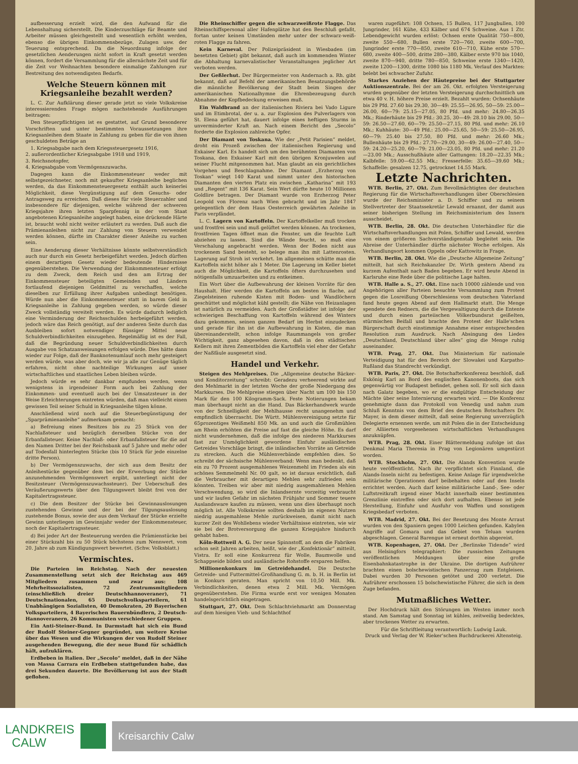aufbesserung erzielt wird, die den Aufwand für die Lebenshaltung sicherstellt. Die Kinderzuschläge für Beamte und Arbeiter müssen gleichgestellt und wesentlich erhöht werden, ebenso die übrigen Einkommensbezüge, Zulagen usw. der Teuerung entsprechend. Da die Neuordnung infolge der gesetzlichen Aenderungen nicht sofort in Kraft gesetzt werden können, fordert die Versammlung für die allernächste Zeit und für die Zeit vor Weihnachten besondere einmalige Zahlungen zur Bestreitung des notwendigsten Bedarfs.
Welche Steuern können mit Kriegsanleihe bezahlt werden?
L. C. Zur Aufklärung dieser gerade jetzt so viele Volkskreise interessierenden Frage mögen nachstehende Ausführungen beitragen:
Den Steuerpflichtigen ist es gestattet, auf Grund besonderer Vorschriften und unter bestimmten Voraussetzungen ihre Kriegsanleihen dem Staate in Zahlung zu geben für die von ihnen geschuldeten Beträge an
1. Kriegsabgabe nach dem Kriegssteuergesetz 1916,
2. außerordentlicher Kriegsabgabe 1918 und 1919,
3. Reichsnotopfer,
4. Kriegsabgabe vom Vermögenszuwachs.
Dagegen kann die Einkommensteuer weder mit selbstgezeichneter, noch mit gekaufter Kriegsanleihe beglichen werden, da das Einkommensteuergesetz enthält auch keinerlei Möglichkeit, diese Vergünstigung auf dem Gesuchs- oder Antragsweg zu erreichen. Daß dieses für viele Steuerzahler und insbesondere für diejenigen, welche während der schweren Kriegsjahre ihren letzten Sparpfennig in der vom Staat angebotenen Kriegsanleihe angelegt haben, eine drückende Härte ist, braucht wohl nicht weiter erläutert zu werden. Daß auch die Prämienanleihen nicht zur Zahlung von Steuern verwendet werden können, dürfte im Charakter dieser Anleihe zu suchen sein.
Eine Aenderung dieser Verhältnisse könnte selbstverständlich auch nur durch ein Gesetz herbeigeführt werden. Jedoch dürften einem derartigen Gesetz wieder bedeutende Hindernisse gegenüberstehen. Die Verwendung der Einkommensteuer erfolgt zu dem Zweck, dem Reich und den am Ertrag der Einkommensteuer beteiligten Gemeinden und Ländern fortlaufend diejenigen Geldmittel zu verschaffen, welche dieselben zur Erfüllung ihrer Aufgaben unbedingt benötigen. Würde nun aber die Einkommensteuer statt in barem Geld in Kriegsanleihe in Zahlung gegeben werden, so würde dieser Zweck vollständig vereitelt werden. Es würde dadurch lediglich eine Verminderung der Reichsschulden herbeigeführt werden, jedoch wäre das Reich genötigt, auf der anderen Seite durch das Ausbleiben sofort notwendiger flüssiger Mittel neue Schuldverbindlichkeiten einzugehen. Regelmäßig ist es der Fall, daß die Begründung neuer Schuldverbindlichkeiten durch Ausgabe von Schatzanweisungen erfolgen würde. Dies hätte dann wieder zur Folge, daß der Banknotenumlauf noch mehr gesteigert werden würde, was aber doch, wie wir ja alle zur Genüge täglich erfahren, nicht ohne nachteilige Wirkungen auf unser wirtschaftliches und staatliches Leben bleiben würde.
Jedoch würde es sehr dankbar empfunden werden, wenn wenigstens in irgendeiner Form auch bei Zahlung der Einkommen- und eventuell auch bei der Umsatzsteuer in der Weise Erleichterungen eintreten würden, daß man vielleicht einen gewissen Teil seiner Schuld in Kriegsanleihe tilgen könne.
Anschließend wird noch auf die Steuerbegünstigung der „Sparprämienanleihe“ aufmerksam gemacht:
a) Befreiung eines Besitzes bis zu 25 Stück von der Nachlaßsteuer und bezüglich derselben Stücke von der Erbanfallsteuer. Keine Nachlaß- oder Erbanfallsteuer für die auf den Namen Dritter bei der Reichsbank auf 5 Jahre und mehr oder auf Todesfall hinterlegten Stücke (bis 10 Stück für jede einzelne dritte Person).
b) Der Vermögenszuwachs, der sich aus dem Besitz der Anleihestücke gegenüber dem bei der Erwerbung der Stücke anzunehmenden Vermögenswert ergibt, unterliegt nicht der Besitzsteuer (Vermögenszuwachssteuer). Der Ueberschuß des Veräußerungswerts über den Tilgungswert bleibt frei von der Kapitalertragssteuer.
c) Die dem Besitzer der Stücke bei Gewinnauslosungen zustehenden Gewinne und der bei der Tilgungsauslosung zustehende Bonus, sowie der aus dem Verkauf der Stücke erzielte Gewinn unterliegen im Gewinnjahr weder der Einkommensteuer, noch der Kapitalertragssteuer.
d) Bei jeder Art der Besteuerung werden die Prämienstücke bei einer Stückzahl bis zu 50 Stück höchstens zum Nennwert, vom 20. Jahre ab zum Kündigungswert bewertet. (Schw. Volksblatt.)
Vermischtes.
Die Parteien im Reichstag. Nach der neuesten Zusammenstellung setzt sich der Reichstag aus 469 Mitgliedern zusammen und zwar aus: 108 Mehrheitssozialisten, 72 Zentrumsmitgliedern (einschließlich dreier Deutschhannoveraner), 71 Deutschnationalen, 65 Deutschvolksparteilern, 61 Unabhängigen Sozialisten, 40 Demokraten, 20 Bayerischen Volksparteilern, 4 Bayerischen Bauernbündlern, 2 Deutsch-Hannoveranern, 26 Kommunisten verschiedener Gruppen.
Ein Anti-Steiner-Bund. In Darmstadt hat sich ein Bund der Rudolf Steiner-Gegner gegründet, um weitere Kreise über das Wesen und die Wirkungen der von Rudolf Steiner ausgehenden Bewegung, die der neue Bund für schädlich hält, aufzuklären.
Erdbeben in Italien. Der „Secolo“ meldet, daß in der Nähe von Massa Carrara ein Erdbeben stattgefunden habe, das drei Sekunden dauerte. Die Bevölkerung ist aus der Stadt geflohen.
Die Rheinschiffer gegen die schwarzweißrote Flagge. Das Rheinschiffspersonal aller Hafenplätze hat den Beschluß gefaßt, fortan unter keinen Umständen mehr unter der schwarz-weiß-roten Flagge zu fahren.
Kein Karneval. Der Polizeipräsident in Wiesbaden (im besetzten Gebiet) gibt bekannt, daß auch im kommenden Winter die Abhaltung karnevalistischer Veranstaltungen jeglicher Art verboten werden.
Der Geßlerhut. Der Bürgermeister von Andernach a. Rh. gibt bekannt, daß auf Befehl der amerikanischen Besatzungsbehörde die männliche Bevölkerung der Stadt beim Singen der amerikanischen Nationalhymne die Ehrenbezeugung durch Abnahme der Kopfbedeckung erweisen muß.
Ein Waldbrand an der italienischen Riviera bei Vado Ligure und im Etimbrotal, der u. a. zur Explosion des Pulverlagers von St. Elena geführt hat, dauert infolge eines heftigen Sturms in unverminderter Kraft an. Nach einem Bericht des „Secolo“ forderte die Explosion zahlreiche Opfer.
Der Diamant von Toskana. Wie der „Petit Parisien“ meldet, droht ein Prozeß zwischen der italienischen Regierung und Exkaiser Karl. Es handelt sich um den berühmten Diamanten von Toskana, den Exkaiser Karl mit den übrigen Kronjuwelen auf seiner Flucht mitgenommen hat. Man glaubt an ein gerichtliches Vorgehen und Beschlagnahme. Der Diamant „Erzherzog von Toskan“ wiegt 140 Karat und nimmt unter den historischen Diamanten den vierten Platz ein zwischen „Katharina“ mit 193 und „Regent“ mit 136 Karat. Sein Wert dürfte heute 10 Millionen Goldlire betragen. Der Diamant wurde von Erzherzog Peter Leopold von Florenz nach Wien gebracht und im Jahr 1847 gelegentlich der dem Haus Oesterreich gewährten Anleihe in Paris verpfändet.
L. C. Lagern von Kartoffeln. Der Kartoffelkeller muß trocken und frostfrei sein und muß gelüftet werden können. An trockenen, frostfreien Tagen öffnet man die Fenster, um die feuchte Luft abziehen zu lassen. Sind die Wände feucht, so muß eine Verschalung angebracht werden. Wenn der Boden nicht aus trockenem Sand besteht, so belege man ihn mit Lattenrosten. Lagerung auf Stroh ist verkehrt. Im allgemeinen schütte man die Kartoffeln nicht höher als 1 Meter. Die Lagerung im Keller bietet auch die Möglichkeit, die Kartoffeln öfters durchzusehen und nötigenfalls umzuarbeiten und zu entkeimen.
Ein Wort über die Aufbewahrung der kleinen Vorräte für den Haushalt. Hier werden die Kartoffeln am besten in flache, auf Ziegelsteinen ruhende Kisten mit Boden- und Wandlöchern geschüttet und möglichst kühl gestellt; die Nähe von Heizanlagen ist natürlich zu vermeiden. Auch der Großstädter ist infolge der schwierigen Beschaffung von Kartoffeln während des Winters dazu gekommen, seinen ganzen Bedarf im Herbst einzudecken und gerade für ihn ist die Aufbewahrung in Kisten, die man übereinanderstellt, schon infolge Raummangels von großer Wichtigkeit, ganz abgesehen davon, daß in den städtischen Kellern mit ihren Zementböden die Kartoffeln viel eher der Gefahr der Naßfäule ausgesetzt sind.
Handel und Verkehr.
Steigen des Mehlpreises. Die „Allgemeine deutsche Bäcker- und Konditorzeitung“ schreibt: Geradezu verheerend wirkte auf den Mehlmarkt in der letzten Woche der große Niedergang des Markkurses. Die Mehlpreise stiegen über Nacht um 100 bis 150 Mark für den 100 Kilogramm-Sack. Feste Notierungen bekam man überhaupt nicht an die Hand. Das Bäckerhandwerk wurde von der Schnelligkeit der Mehlhausse recht unangenehm und empfindlich überrascht. Die Württ. Mühlenvereinigung setzte für 65prozentiges Weißmehl 850 Mk. an und auch die Großmühlen am Rhein erhöhten die Preise auf fast die gleiche Höhe. Es darf nicht wundernehmen, daß die infolge des niederen Markkurses fast zur Unmöglichkeit gewordene Einfuhr ausländischen Getreides Vorschläge bringt, die inländischen Vorräte an Getreide zu strecken. Auch die Mühlenverbände empfehlen dies. So schreibt der sächsische Mühlenverband: Wenn man bedenkt, daß ein zu 70 Prozent ausgemahlenes Weizenmehl im Frieden als ein schönes Semmelmehl Nr. 00 galt, so ist daraus ersichtlich, daß die Verbraucher mit derartigen Mehlen sehr zufrieden sein könnten. Treiben wir aber mit niedrig ausgemahlenen Mehlen Verschwendung, so wird die Inlandsernte vorzeitig verbraucht und wir laufen Gefahr im nächsten Frühjahr und Sommer teuere Auslandsware kaufen zu müssen, wenn uns dies überhaupt noch möglich ist. Alle Volkskreise sollten deshalb im eigenen Nutzen niedrig ausgemahlene Mehle zurückweisen, damit nicht nach kurzer Zeit des Wohllebens wieder Verhältnisse eintreten, wie wir sie bei der Brotversorgung die ganzen Kriegsjahre hindurch gehabt haben.
Köln-Rottweil A. G. Der neue Spinnstoff, an dem die Fabriken schon seit Jahren arbeiten, heißt, wie der „Konfektionär“ mitteilt, Vistra. Er soll eine Konkurrenz für Wolle, Baumwolle und Schappseide bilden und ausländische Rohstoffe ersparen helfen.
Millionenkonkurs im Getreidehandel. Die Deutsche Getreide- und Futtermittel-Großhandlung G. m. b. H. in Berlin ist in Konkurs geraten. Man spricht von 10,50 Mill. Mk. Verbindlichkeiten, denen etwa 2 Mill. Mk. Vermögen gegenüberstehen. Die Firma wurde erst vor wenigen Monaten handelsgerichtlich eingetragen.
Stuttgart, 27. Okt. Dem Schlachtviehmarkt am Donnerstag auf dem hiesigen Vieh- und Schlachthof
waren zugeführt: 108 Ochsen, 15 Bullen, 117 Jungbullen, 100 Jungrinder, 161 Kühe, 433 Kälber und 674 Schweine. Aus 1 Ztr. Lebendgewicht wurden erlöst: Ochsen erste Qualität 750—800, zweite 550—680, Bullen erste 720—760, zweite 600—700, Jungrinder erste 770—850, zweite 610—710, Kühe erste 570—680, zweite 400—500, dritte 280—380, Kälber erste 970 bis 1040, zweite 870—940, dritte 780—850, Schweine erste 1340—1420, zweite 1200—1300, dritte 1080 bis 1180 Mk. Verlauf des Marktes: belebt bei schwacher Zufuhr.
Starkes Anziehen der Häutepreise bei der Stuttgarter Auktionszentrale. Bei der am 26. Okt. erfolgten Versteigerung wurden gegenüber der letzten Versteigerung durchschnittlich um etwa 40 v. H. höhere Preise erzielt. Bezahlt wurden: Ochsenhäute bis 29 Pfd. 27.60 bis 29.30, 30—49: 25.55—26.95, 50—59: 25.00—26.00, 60—79: 25.15—27.05, 80 Pfd. und mehr: 24.80—26.35 Mk.; Rinderhäute bis 29 Pfd.: 30.25, 30—49: 28.10 bis 29.00, 50—59: 26.50—27.60, 60—79: 25.50—27.15, 80 Pfd. und mehr: 26.10 Mk.; Kuhhäute: 30—49 Pfd.: 25.00—25.65, 50—59: 25.50—26.95, 60—79: 25.40 bis 27.50, 80 Pfd. und mehr: 26.60 Mk.; Bullenhäute bis 29 Pfd.: 27.70—29.00, 30—49: 26.00—27.40, 50—59: 24.20—25.20, 60—79: 21.00—23.05, 80 Pfd. und mehr: 21.20—23.00 Mk.; Ausschußhäute aller Gattungen: 18.20—22.35 Mk.; Kalbfelle: 59.00—62.55 Mk.; Fresserfelle: 35.65—39.60 Mk.; Schaffelle: gesalzen 12.75, getrocknet 14.55 Mark.
Letzte Nachrichten.
WTB. Berlin, 27. Okt. Zum Bevollmächtigten der deutschen Regierung für die Wirtschaftsverhandlungen über Oberschlesien wurde der Reichsminister a. D. Schiffer und zu seinem Stellvertreter der Staatssekretär Lewald ernannt, der damit aus seiner bisherigen Stellung im Reichsministerium des Innern ausscheidet.
WTB. Berlin, 28. Okt. Die deutschen Unterhändler für die Wirtschaftsverhandlungen mit Polen, Schiffer und Lewald, werden von einem größeren Sachverständigenstab begleitet sein. Die Abreise der Unterhändler dürfte nächster Woche erfolgen. Als Verhandlungsort kommen Oppeln oder Kattowitz in Frage.
WTB. Berlin, 28. Okt. Wie die „Deutsche Allgemeine Zeitung“ mitteilt, hat sich Reichskanzler Dr. Wirth gestern Abend zu kurzem Aufenthalt nach Baden begeben. Er wird heute Abend in Karlsruhe eine Rede über die politische Lage halten.
WTB. Halle a. S., 27. Okt. Eine nach 10000 zählende und von Angehörigen aller Parteien besuchte Versammlung zum Protest gegen die Losreißung Oberschlesiens vom deutschen Vaterland fand heute gegen Abend auf dem Hallmarkt statt. Die Menge spendete den Rednern, die die Vergewaltigung durch die Entente und durch einen parteiischen Völkerbundsrat geißelten, stürmischen Beifall und brachte den Protest der Halle'schen Bürgerschaft durch einstimmige Annahme einer entsprechenden Resolution zum Ausdruck. Nach Absingung des Liedes „Deutschland, Deutschland über alles“ ging die Menge ruhig auseinander.
WTB. Prag, 27. Okt. Das Ministerium für nationale Verteidigung hat für den Bereich der Slowakei und Karpatho-Rußland das Standrecht verkündigt.
WTB. Paris, 27. Okt. Die Botschafterkonferenz beschloß, daß Exkönig Karl an Bord des englischen Kanonenboots, das sich gegenwärtig vor Budapest befindet, gehen soll. Er soll sich dann nach Galatz begeben, wo er die endgültige Entscheidung der Mächte über seine Internierung erwarten wird. — Die Konferenz genehmigte dann das Protokoll von Venedig und nahm zum Schluß Kenntnis von dem Brief des deutschen Botschafters Dr. Mayer, in dem dieser mitteilt, daß seine Regierung unverzüglich Delegierte ernennen werde, um mit Polen die in der Entscheidung der Alliierten vorgesehenen wirtschaftlichen Verhandlungen anzuknüpfen.
WTB. Prag, 28. Okt. Einer Blättermeldung zufolge ist das Denkmal Maria Theresia in Prag von Legionären umgestürzt worden.
WTB. Stockholm, 27. Okt. Die Alands Konvention wurde heute veröffentlicht. Nach ihr verpflichtet sich Finnland, die Alands-Inseln nicht zu befestigen. Keine Anlage für irgendwelche militärische Operationen darf beibehalten oder auf den Inseln errichtet werden. Auch darf keine militärische Land-, See- oder Luftstreitkraft irgend einer Macht innerhalb einer bestimmten Grenzlinie eintreffen oder sich dort aufhalten. Ebenso ist jede Herstellung, Einfuhr und Ausfuhr von Waffen und sonstigem Kriegsbedarf verboten.
WTB. Madrid, 27. Okt. Bei der Besetzung des Monte Arraut wurden von den Spaniern gegen 1000 Leichen gefunden. Kabylen Angriffe auf Gomara und das Gebiet von Teluan wurden abgeschlagen. General Barengue ist erneut dorthin abgereist.
WTB. Kopenhagen, 27. Okt. Der „Berlinske Tidende“ wird aus Helsingfors telegraphiert: Die russischen Zeitungen veröffentlichen Meldungen über eine große Eisenbahnkatastrophe in der Ukraine. Die dortigen Aufrührer brachten einen bolschewistischen Panzerzug zum Entgleisen. Dabei wurden 30 Personen getötet und 200 verletzt. Die Aufrührer erschossen 15 bolschewistische Führer, die sich in dem Zuge befanden.
Mutmaßliches Wetter.
Der Hochdruck hält den Störungen im Westen immer noch stand. Am Samstag und Sonntag ist kühles, zeitweilig bedecktes, aber trockenes Wetter zu erwarten.
Für die Schriftleitung verantwortlich: Ludwig Lauk.
Druck und Verlag der W. Rieker'schen Buchdruckerei Altensteig.
LANDKREIS
CALW
Kreisarchiv Calw